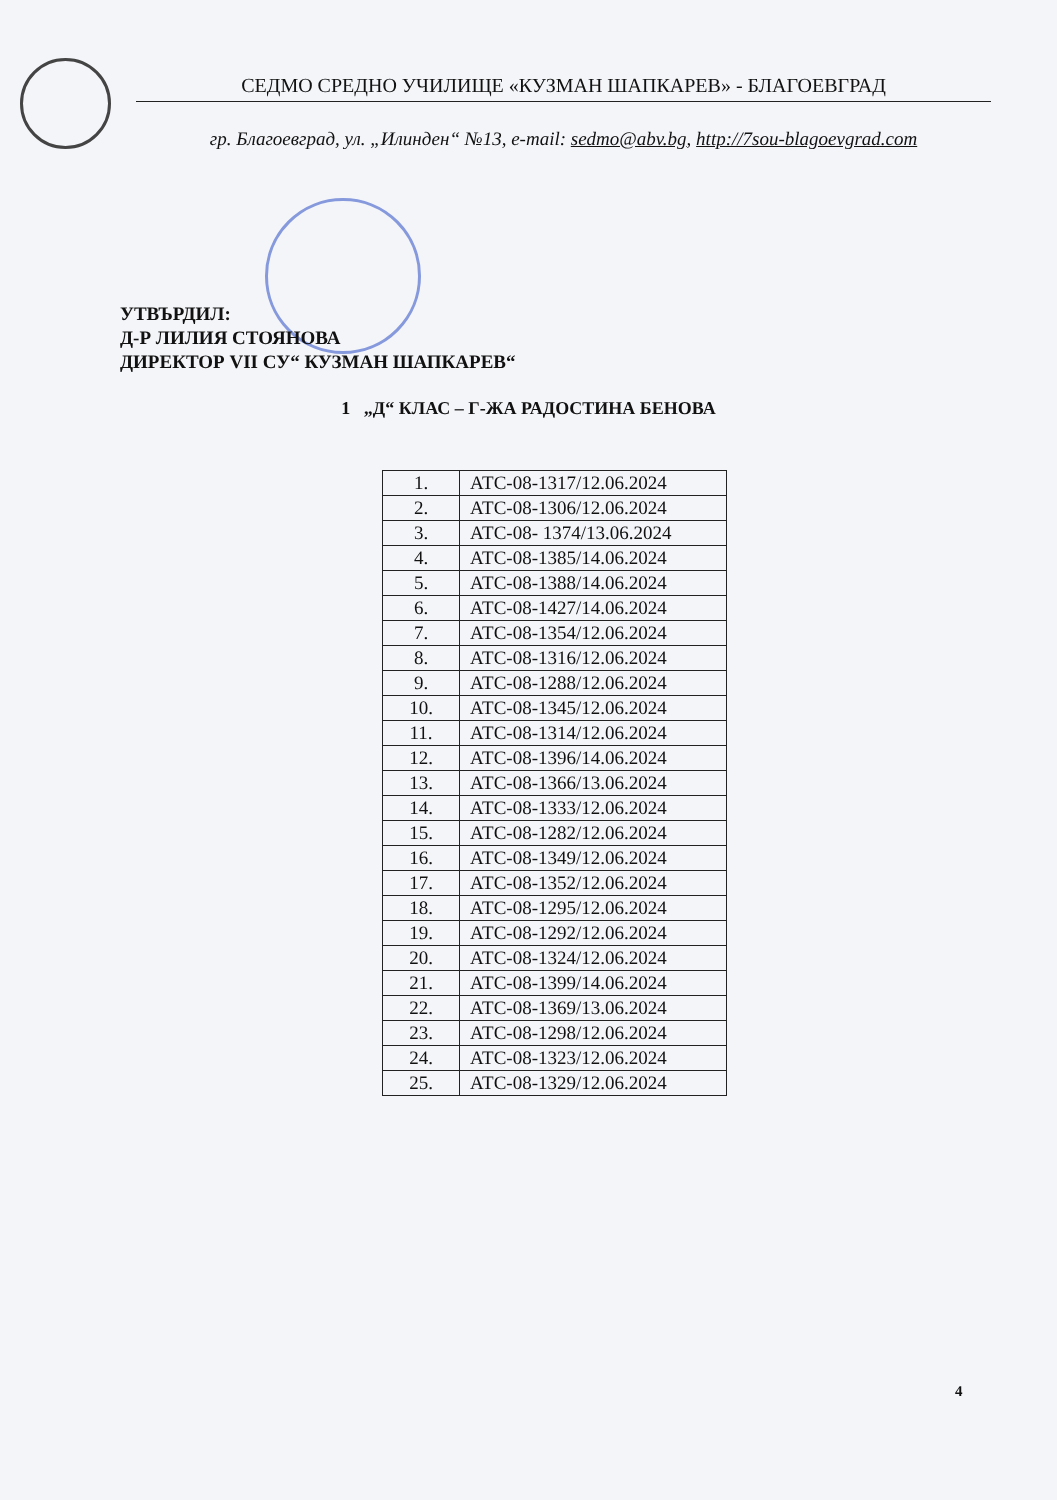СЕДМО СРЕДНО УЧИЛИЩЕ «КУЗМАН ШАПКАРЕВ» - БЛАГОЕВГРАД
гр. Благоевград, ул. „Илинден“ №13, e-mail: sedmo@abv.bg, http://7sou-blagoevgrad.com
УТВЪРДИЛ:
Д-Р ЛИЛИЯ СТОЯНОВА
ДИРЕКТОР VII СУ“ КУЗМАН ШАПКАРЕВ“
1 „Д“ КЛАС – Г-ЖА РАДОСТИНА БЕНОВА
| 1. | АТС-08-1317/12.06.2024 |
| 2. | АТС-08-1306/12.06.2024 |
| 3. | АТС-08- 1374/13.06.2024 |
| 4. | АТС-08-1385/14.06.2024 |
| 5. | АТС-08-1388/14.06.2024 |
| 6. | АТС-08-1427/14.06.2024 |
| 7. | АТС-08-1354/12.06.2024 |
| 8. | АТС-08-1316/12.06.2024 |
| 9. | АТС-08-1288/12.06.2024 |
| 10. | АТС-08-1345/12.06.2024 |
| 11. | АТС-08-1314/12.06.2024 |
| 12. | АТС-08-1396/14.06.2024 |
| 13. | АТС-08-1366/13.06.2024 |
| 14. | АТС-08-1333/12.06.2024 |
| 15. | АТС-08-1282/12.06.2024 |
| 16. | АТС-08-1349/12.06.2024 |
| 17. | АТС-08-1352/12.06.2024 |
| 18. | АТС-08-1295/12.06.2024 |
| 19. | АТС-08-1292/12.06.2024 |
| 20. | АТС-08-1324/12.06.2024 |
| 21. | АТС-08-1399/14.06.2024 |
| 22. | АТС-08-1369/13.06.2024 |
| 23. | АТС-08-1298/12.06.2024 |
| 24. | АТС-08-1323/12.06.2024 |
| 25. | АТС-08-1329/12.06.2024 |
4